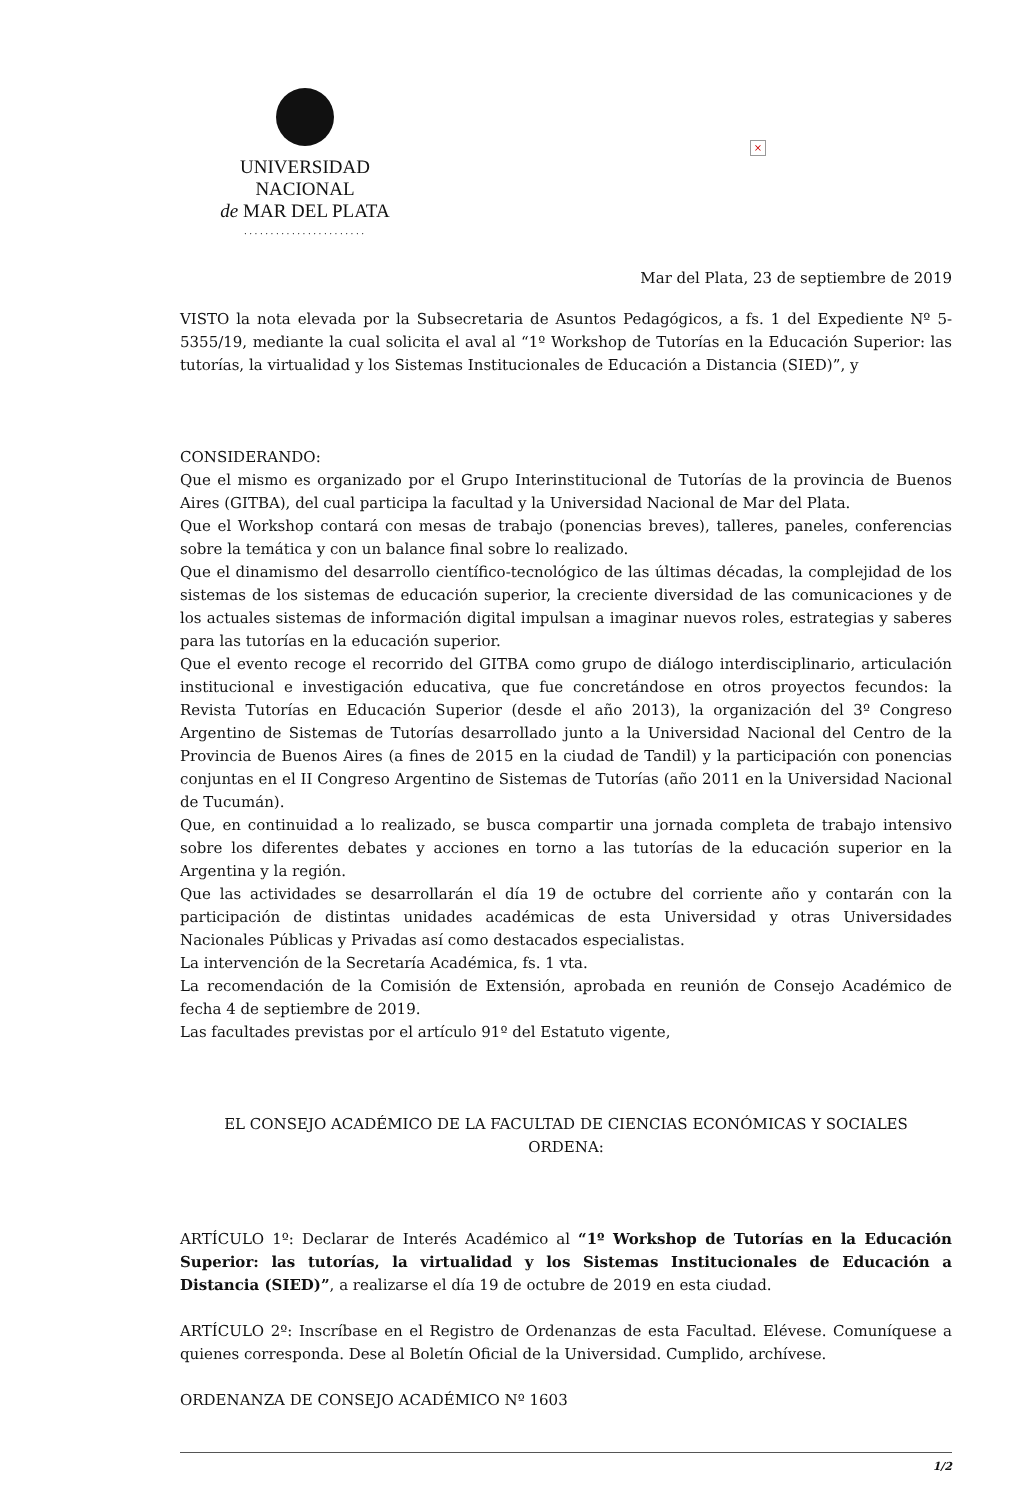×
UNIVERSIDAD NACIONAL
de MAR DEL PLATA
·······················
Mar del Plata, 23 de septiembre de 2019
VISTO la nota elevada por la Subsecretaria de Asuntos Pedagógicos, a fs. 1 del Expediente Nº 5-5355/19, mediante la cual solicita el aval al “1º Workshop de Tutorías en la Educación Superior: las tutorías, la virtualidad y los Sistemas Institucionales de Educación a Distancia (SIED)”, y
CONSIDERANDO:
Que el mismo es organizado por el Grupo Interinstitucional de Tutorías de la provincia de Buenos Aires (GITBA), del cual participa la facultad y la Universidad Nacional de Mar del Plata.
Que el Workshop contará con mesas de trabajo (ponencias breves), talleres, paneles, conferencias sobre la temática y con un balance final sobre lo realizado.
Que el dinamismo del desarrollo científico-tecnológico de las últimas décadas, la complejidad de los sistemas de los sistemas de educación superior, la creciente diversidad de las comunicaciones y de los actuales sistemas de información digital impulsan a imaginar nuevos roles, estrategias y saberes para las tutorías en la educación superior.
Que el evento recoge el recorrido del GITBA como grupo de diálogo interdisciplinario, articulación institucional e investigación educativa, que fue concretándose en otros proyectos fecundos: la Revista Tutorías en Educación Superior (desde el año 2013), la organización del 3º Congreso Argentino de Sistemas de Tutorías desarrollado junto a la Universidad Nacional del Centro de la Provincia de Buenos Aires (a fines de 2015 en la ciudad de Tandil) y la participación con ponencias conjuntas en el II Congreso Argentino de Sistemas de Tutorías (año 2011 en la Universidad Nacional de Tucumán).
Que, en continuidad a lo realizado, se busca compartir una jornada completa de trabajo intensivo sobre los diferentes debates y acciones en torno a las tutorías de la educación superior en la Argentina y la región.
Que las actividades se desarrollarán el día 19 de octubre del corriente año y contarán con la participación de distintas unidades académicas de esta Universidad y otras Universidades Nacionales Públicas y Privadas así como destacados especialistas.
La intervención de la Secretaría Académica, fs. 1 vta.
La recomendación de la Comisión de Extensión, aprobada en reunión de Consejo Académico de fecha 4 de septiembre de 2019.
Las facultades previstas por el artículo 91º del Estatuto vigente,
EL CONSEJO ACADÉMICO DE LA FACULTAD DE CIENCIAS ECONÓMICAS Y SOCIALES
ORDENA:
ARTÍCULO 1º: Declarar de Interés Académico al “1º Workshop de Tutorías en la Educación Superior: las tutorías, la virtualidad y los Sistemas Institucionales de Educación a Distancia (SIED)”, a realizarse el día 19 de octubre de 2019 en esta ciudad.
ARTÍCULO 2º: Inscríbase en el Registro de Ordenanzas de esta Facultad. Elévese. Comuníquese a quienes corresponda. Dese al Boletín Oficial de la Universidad. Cumplido, archívese.
ORDENANZA DE CONSEJO ACADÉMICO Nº 1603
1/2